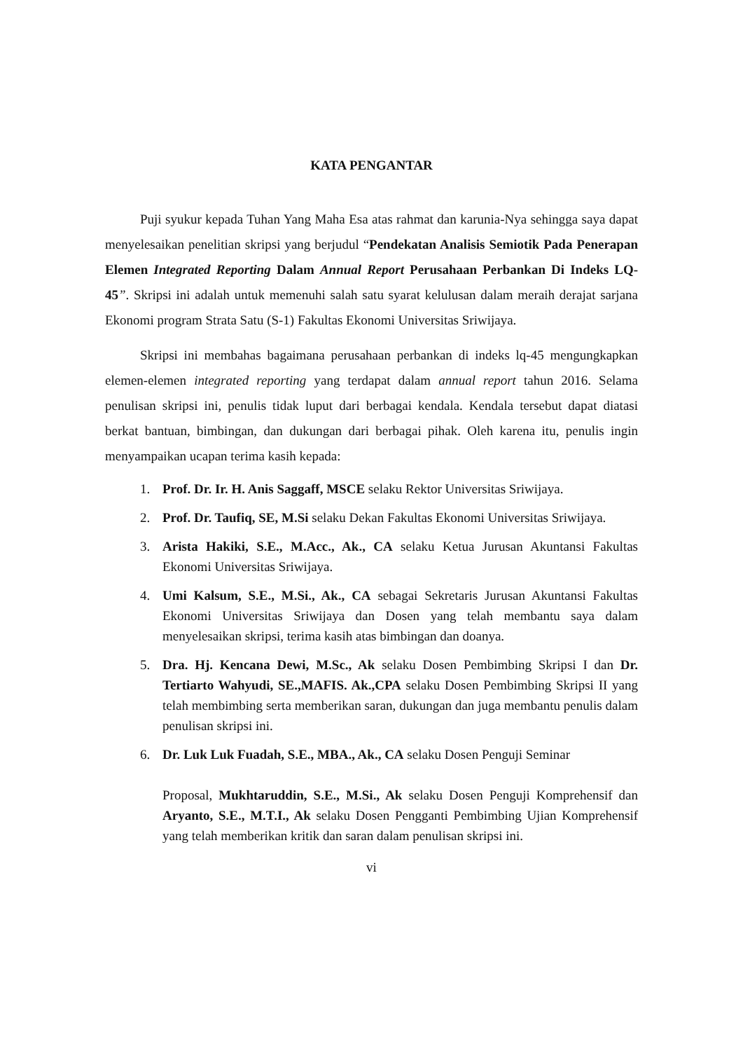KATA PENGANTAR
Puji syukur kepada Tuhan Yang Maha Esa atas rahmat dan karunia-Nya sehingga saya dapat menyelesaikan penelitian skripsi yang berjudul “Pendekatan Analisis Semiotik Pada Penerapan Elemen Integrated Reporting Dalam Annual Report Perusahaan Perbankan Di Indeks LQ-45”. Skripsi ini adalah untuk memenuhi salah satu syarat kelulusan dalam meraih derajat sarjana Ekonomi program Strata Satu (S-1) Fakultas Ekonomi Universitas Sriwijaya.
Skripsi ini membahas bagaimana perusahaan perbankan di indeks lq-45 mengungkapkan elemen-elemen integrated reporting yang terdapat dalam annual report tahun 2016. Selama penulisan skripsi ini, penulis tidak luput dari berbagai kendala. Kendala tersebut dapat diatasi berkat bantuan, bimbingan, dan dukungan dari berbagai pihak. Oleh karena itu, penulis ingin menyampaikan ucapan terima kasih kepada:
1. Prof. Dr. Ir. H. Anis Saggaff, MSCE selaku Rektor Universitas Sriwijaya.
2. Prof. Dr. Taufiq, SE, M.Si selaku Dekan Fakultas Ekonomi Universitas Sriwijaya.
3. Arista Hakiki, S.E., M.Acc., Ak., CA selaku Ketua Jurusan Akuntansi Fakultas Ekonomi Universitas Sriwijaya.
4. Umi Kalsum, S.E., M.Si., Ak., CA sebagai Sekretaris Jurusan Akuntansi Fakultas Ekonomi Universitas Sriwijaya dan Dosen yang telah membantu saya dalam menyelesaikan skripsi, terima kasih atas bimbingan dan doanya.
5. Dra. Hj. Kencana Dewi, M.Sc., Ak selaku Dosen Pembimbing Skripsi I dan Dr. Tertiarto Wahyudi, SE.,MAFIS. Ak.,CPA selaku Dosen Pembimbing Skripsi II yang telah membimbing serta memberikan saran, dukungan dan juga membantu penulis dalam penulisan skripsi ini.
6. Dr. Luk Luk Fuadah, S.E., MBA., Ak., CA selaku Dosen Penguji Seminar
Proposal, Mukhtaruddin, S.E., M.Si., Ak selaku Dosen Penguji Komprehensif dan Aryanto, S.E., M.T.I., Ak selaku Dosen Pengganti Pembimbing Ujian Komprehensif yang telah memberikan kritik dan saran dalam penulisan skripsi ini.
vi